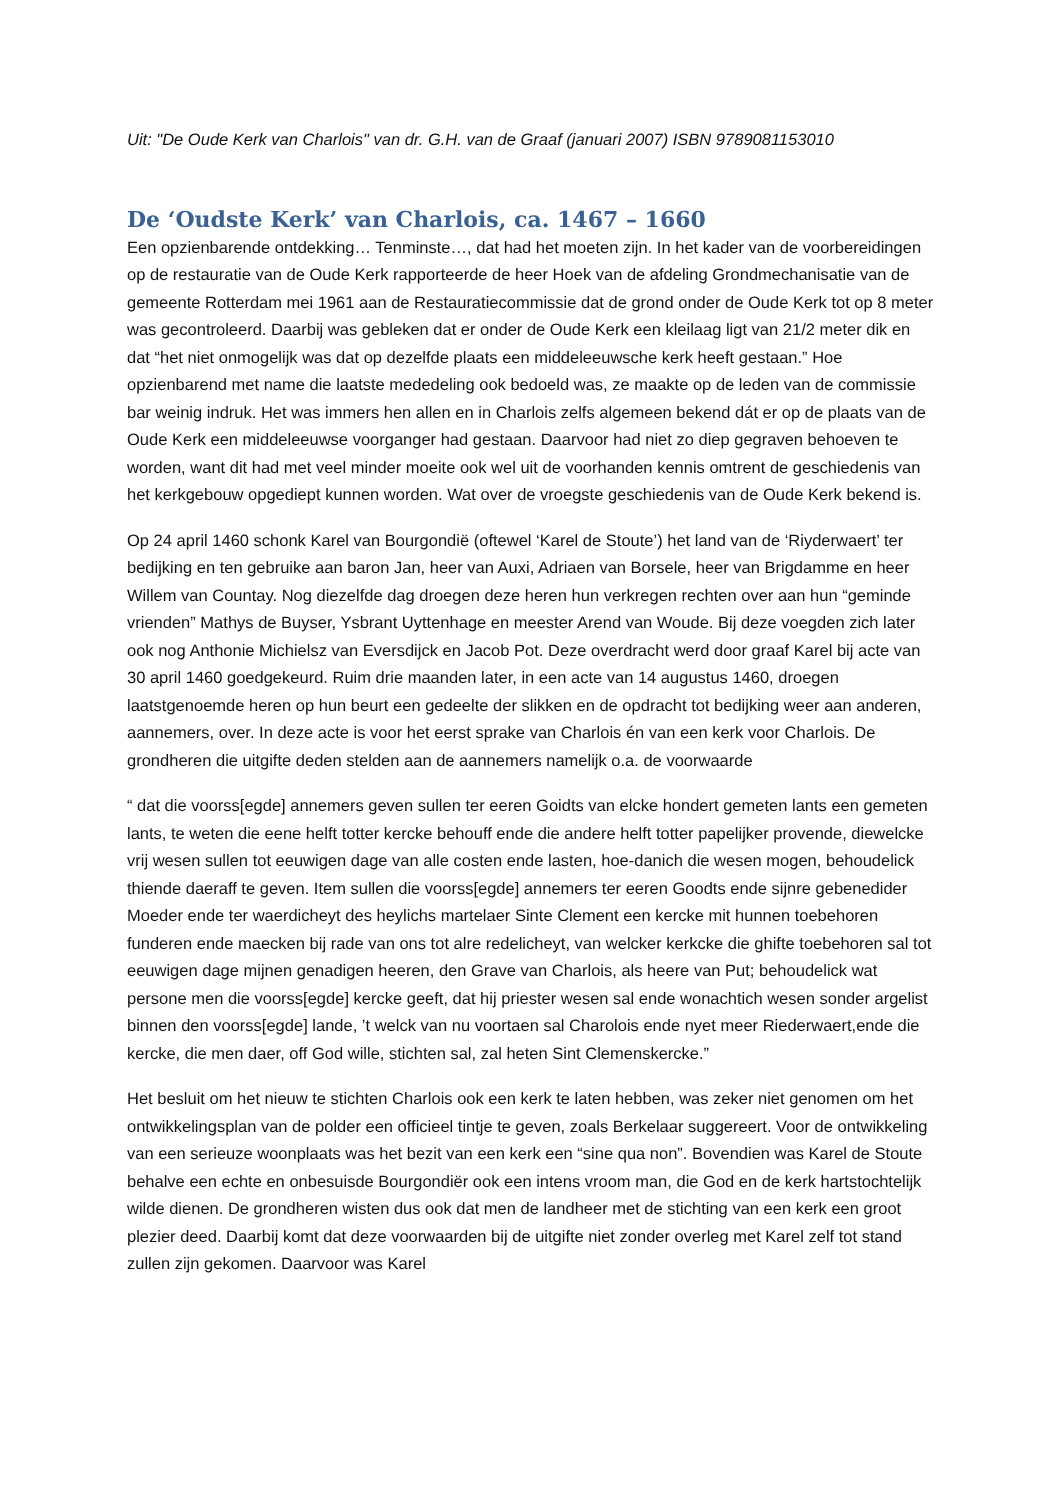Uit: "De Oude Kerk van Charlois" van dr. G.H. van de Graaf (januari 2007) ISBN 9789081153010
De ‘Oudste Kerk’ van Charlois, ca. 1467 – 1660
Een opzienbarende ontdekking… Tenminste…, dat had het moeten zijn. In het kader van de voorbereidingen op de restauratie van de Oude Kerk rapporteerde de heer Hoek van de afdeling Grondmechanisatie van de gemeente Rotterdam mei 1961 aan de Restauratiecommissie dat de grond onder de Oude Kerk tot op 8 meter was gecontroleerd. Daarbij was gebleken dat er onder de Oude Kerk een kleilaag ligt van 21/2 meter dik en dat “het niet onmogelijk was dat op dezelfde plaats een middeleeuwsche kerk heeft gestaan.” Hoe opzienbarend met name die laatste mededeling ook bedoeld was, ze maakte op de leden van de commissie bar weinig indruk. Het was immers hen allen en in Charlois zelfs algemeen bekend dát er op de plaats van de Oude Kerk een middeleeuwse voorganger had gestaan. Daarvoor had niet zo diep gegraven behoeven te worden, want dit had met veel minder moeite ook wel uit de voorhanden kennis omtrent de geschiedenis van het kerkgebouw opgediept kunnen worden. Wat over de vroegste geschiedenis van de Oude Kerk bekend is.
Op 24 april 1460 schonk Karel van Bourgondië (oftewel ‘Karel de Stoute’) het land van de ‘Riyderwaert’ ter bedijking en ten gebruike aan baron Jan, heer van Auxi, Adriaen van Borsele, heer van Brigdamme en heer Willem van Countay. Nog diezelfde dag droegen deze heren hun verkregen rechten over aan hun “geminde vrienden” Mathys de Buyser, Ysbrant Uyttenhage en meester Arend van Woude. Bij deze voegden zich later ook nog Anthonie Michielsz van Eversdijck en Jacob Pot. Deze overdracht werd door graaf Karel bij acte van 30 april 1460 goedgekeurd. Ruim drie maanden later, in een acte van 14 augustus 1460, droegen laatstgenoemde heren op hun beurt een gedeelte der slikken en de opdracht tot bedijking weer aan anderen, aannemers, over. In deze acte is voor het eerst sprake van Charlois én van een kerk voor Charlois. De grondheren die uitgifte deden stelden aan de aannemers namelijk o.a. de voorwaarde
“ dat die voorss[egde] annemers geven sullen ter eeren Goidts van elcke hondert gemeten lants een gemeten lants, te weten die eene helft totter kercke behouff ende die andere helft totter papelijker provende, diewelcke vrij wesen sullen tot eeuwigen dage van alle costen ende lasten, hoe-danich die wesen mogen, behoudelick thiende daeraff te geven. Item sullen die voorss[egde] annemers ter eeren Goodts ende sijnre gebenedider Moeder ende ter waerdicheyt des heylichs martelaer Sinte Clement een kercke mit hunnen toebehoren funderen ende maecken bij rade van ons tot alre redelicheyt, van welcker kerkcke die ghifte toebehoren sal tot eeuwigen dage mijnen genadigen heeren, den Grave van Charlois, als heere van Put; behoudelick wat persone men die voorss[egde] kercke geeft, dat hij priester wesen sal ende wonachtich wesen sonder argelist binnen den voorss[egde] lande, ’t welck van nu voortaen sal Charolois ende nyet meer Riederwaert,ende die kercke, die men daer, off God wille, stichten sal, zal heten Sint Clemenskercke.”
Het besluit om het nieuw te stichten Charlois ook een kerk te laten hebben, was zeker niet genomen om het ontwikkelingsplan van de polder een officieel tintje te geven, zoals Berkelaar suggereert. Voor de ontwikkeling van een serieuze woonplaats was het bezit van een kerk een “sine qua non”. Bovendien was Karel de Stoute behalve een echte en onbesuisde Bourgondiër ook een intens vroom man, die God en de kerk hartstochtelijk wilde dienen. De grondheren wisten dus ook dat men de landheer met de stichting van een kerk een groot plezier deed. Daarbij komt dat deze voorwaarden bij de uitgifte niet zonder overleg met Karel zelf tot stand zullen zijn gekomen. Daarvoor was Karel